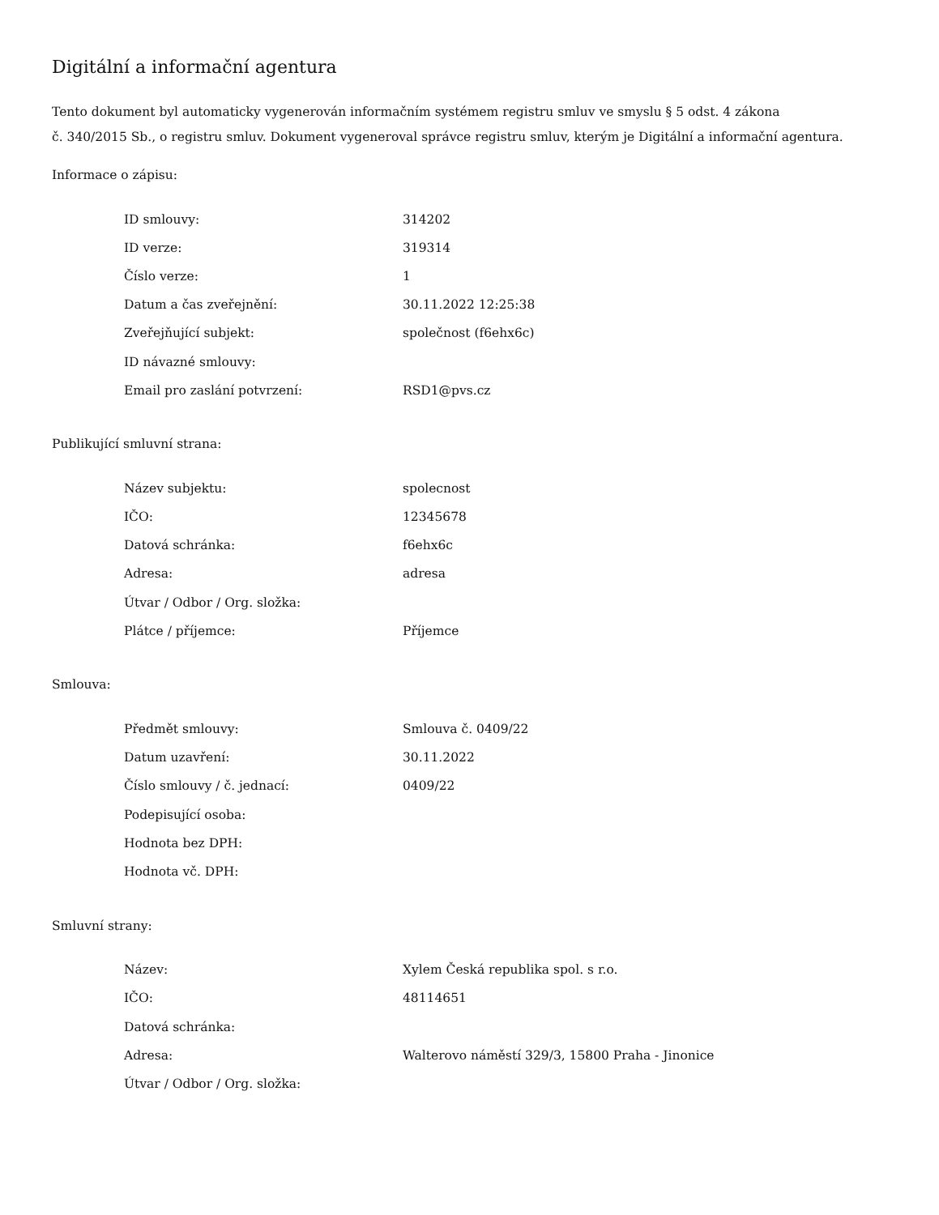Digitální a informační agentura
Tento dokument byl automaticky vygenerován informačním systémem registru smluv ve smyslu § 5 odst. 4 zákona
č. 340/2015 Sb., o registru smluv. Dokument vygeneroval správce registru smluv, kterým je Digitální a informační agentura.
Informace o zápisu:
| ID smlouvy: | 314202 |
| ID verze: | 319314 |
| Číslo verze: | 1 |
| Datum a čas zveřejnění: | 30.11.2022 12:25:38 |
| Zveřejňující subjekt: | společnost (f6ehx6c) |
| ID návazné smlouvy: | |
| Email pro zaslání potvrzení: | RSD1@pvs.cz |
Publikující smluvní strana:
| Název subjektu: | spolecnost |
| IČO: | 12345678 |
| Datová schránka: | f6ehx6c |
| Adresa: | adresa |
| Útvar / Odbor / Org. složka: | |
| Plátce / příjemce: | Příjemce |
Smlouva:
| Předmět smlouvy: | Smlouva č. 0409/22 |
| Datum uzavření: | 30.11.2022 |
| Číslo smlouvy / č. jednací: | 0409/22 |
| Podepisující osoba: | |
| Hodnota bez DPH: | |
| Hodnota vč. DPH: | |
Smluvní strany:
| Název: | Xylem Česká republika spol. s r.o. |
| IČO: | 48114651 |
| Datová schránka: | |
| Adresa: | Walterovo náměstí 329/3, 15800 Praha - Jinonice |
| Útvar / Odbor / Org. složka: | |